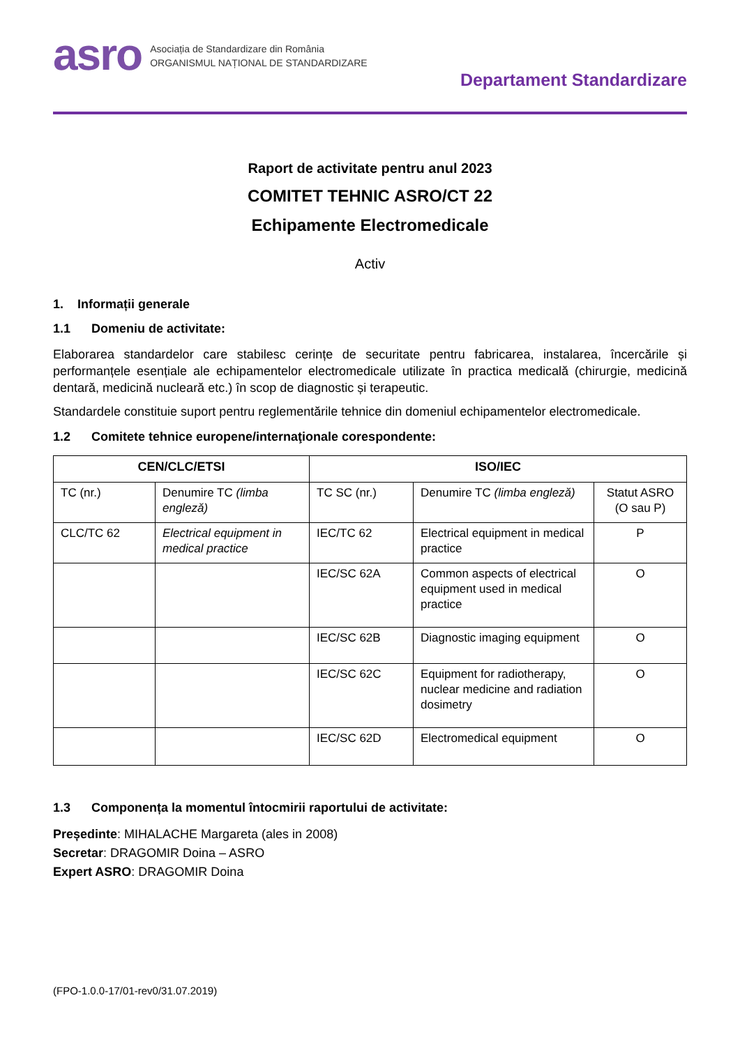asro
Asociația de Standardizare din România
ORGANISMUL NAȚIONAL DE STANDARDIZARE
Departament Standardizare
Raport de activitate pentru anul 2023
COMITET TEHNIC ASRO/CT 22
Echipamente Electromedicale
Activ
1. Informații generale
1.1 Domeniu de activitate:
Elaborarea standardelor care stabilesc cerințe de securitate pentru fabricarea, instalarea, încercările și performanțele esențiale ale echipamentelor electromedicale utilizate în practica medicală (chirurgie, medicină dentară, medicină nucleară etc.) în scop de diagnostic și terapeutic.
Standardele constituie suport pentru reglementările tehnice din domeniul echipamentelor electromedicale.
1.2 Comitete tehnice europene/internaţionale corespondente:
| CEN/CLC/ETSI | | ISO/IEC | | |
| --- | --- | --- | --- | --- |
| TC (nr.) | Denumire TC (limba engleză) | TC SC (nr.) | Denumire TC (limba engleză) | Statut ASRO (O sau P) |
| CLC/TC 62 | Electrical equipment in medical practice | IEC/TC 62 | Electrical equipment in medical practice | P |
| | | IEC/SC 62A | Common aspects of electrical equipment used in medical practice | O |
| | | IEC/SC 62B | Diagnostic imaging equipment | O |
| | | IEC/SC 62C | Equipment for radiotherapy, nuclear medicine and radiation dosimetry | O |
| | | IEC/SC 62D | Electromedical equipment | O |
1.3 Componența la momentul întocmirii raportului de activitate:
Președinte: MIHALACHE Margareta (ales in 2008)
Secretar: DRAGOMIR Doina – ASRO
Expert ASRO: DRAGOMIR Doina
(FPO-1.0.0-17/01-rev0/31.07.2019)